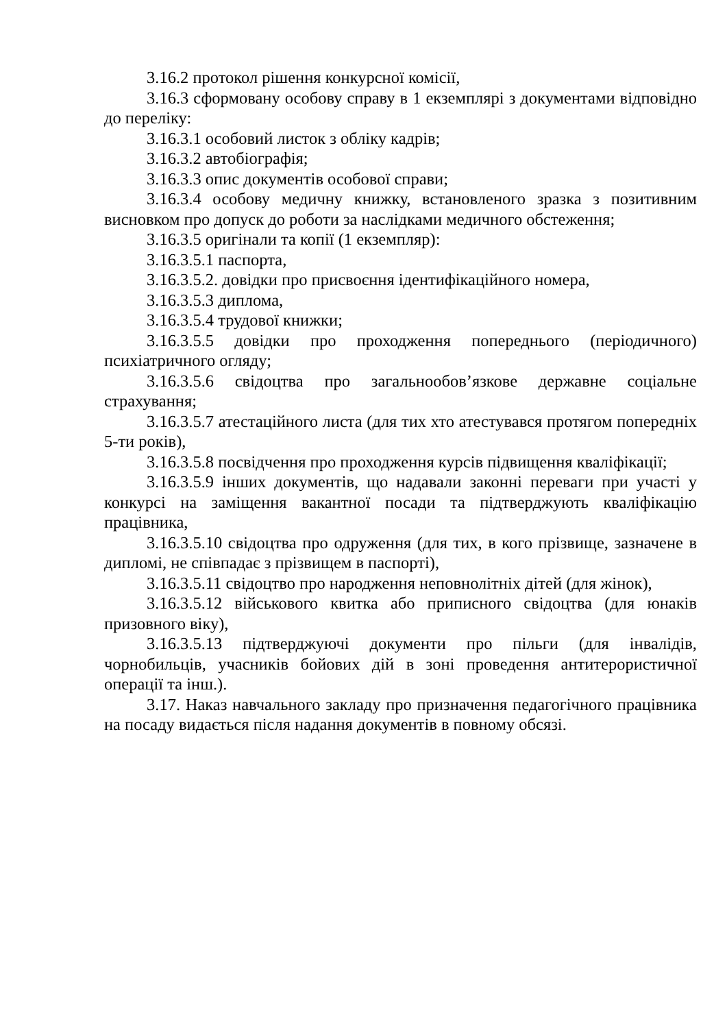3.16.2 протокол рішення конкурсної комісії,
3.16.3 сформовану особову справу в 1 екземплярі з документами відповідно до переліку:
3.16.3.1 особовий листок з обліку кадрів;
3.16.3.2 автобіографія;
3.16.3.3 опис документів особової справи;
3.16.3.4 особову медичну книжку, встановленого зразка з позитивним висновком про допуск до роботи за наслідками медичного обстеження;
3.16.3.5 оригінали та копії (1 екземпляр):
3.16.3.5.1 паспорта,
3.16.3.5.2. довідки про присвоєння ідентифікаційного номера,
3.16.3.5.3 диплома,
3.16.3.5.4 трудової книжки;
3.16.3.5.5 довідки про проходження попереднього (періодичного) психіатричного огляду;
3.16.3.5.6 свідоцтва про загальнообов’язкове державне соціальне страхування;
3.16.3.5.7 атестаційного листа (для тих хто атестувався протягом попередніх 5-ти років),
3.16.3.5.8 посвідчення про проходження курсів підвищення кваліфікації;
3.16.3.5.9 інших документів, що надавали законні переваги при участі у конкурсі на заміщення вакантної посади та підтверджують кваліфікацію працівника,
3.16.3.5.10 свідоцтва про одруження (для тих, в кого прізвище, зазначене в дипломі, не співпадає з прізвищем в паспорті),
3.16.3.5.11 свідоцтво про народження неповнолітніх дітей (для жінок),
3.16.3.5.12 військового квитка або приписного свідоцтва (для юнаків призовного віку),
3.16.3.5.13 підтверджуючі документи про пільги (для інвалідів, чорнобильців, учасників бойових дій в зоні проведення антитерористичної операції та інш.).
3.17. Наказ навчального закладу про призначення педагогічного працівника на посаду видається після надання документів в повному обсязі.